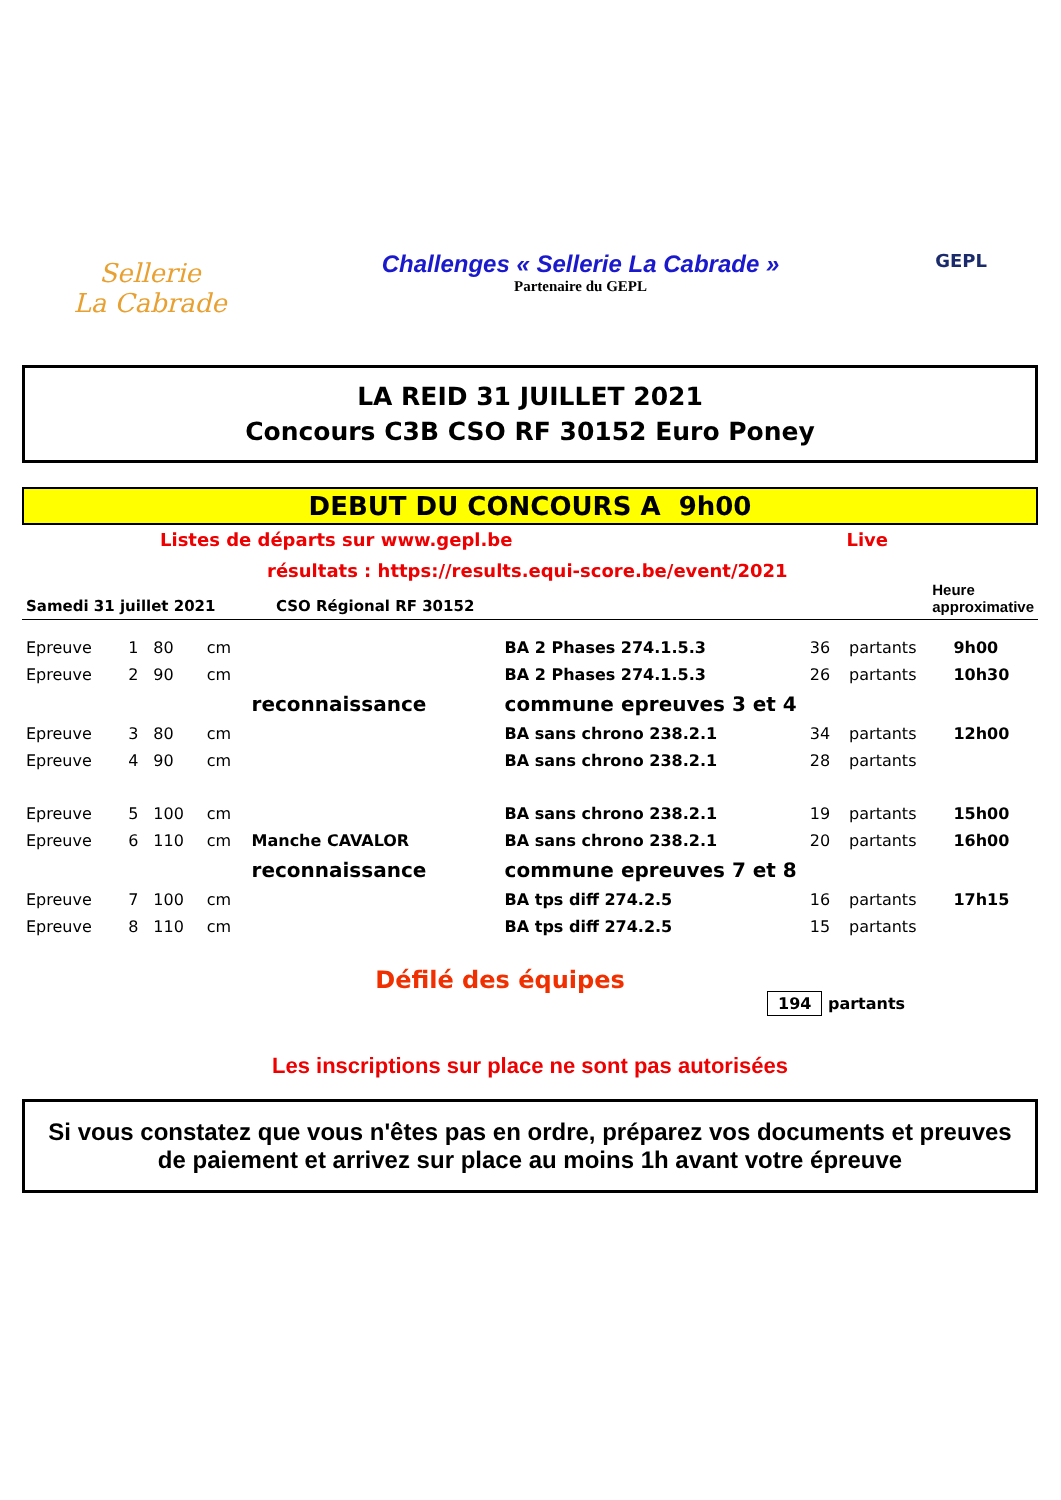Sellerie
La Cabrade
Challenges « Sellerie La Cabrade »
Partenaire du GEPL
GEPL
LA REID 31 JUILLET 2021
Concours C3B CSO RF 30152 Euro Poney
DEBUT DU CONCOURS A 9h00
Listes de départs sur www.gepl.be Live
résultats : https://results.equi-score.be/event/2021
Samedi 31 juillet 2021 CSO Régional RF 30152 Heure
approximative
| Epreuve | 1 | 80 | cm | | BA 2 Phases 274.1.5.3 | 36 | partants | 9h00 |
| Epreuve | 2 | 90 | cm | | BA 2 Phases 274.1.5.3 | 26 | partants | 10h30 |
| | | | | reconnaissance | commune epreuves 3 et 4 | | | |
| Epreuve | 3 | 80 | cm | | BA sans chrono 238.2.1 | 34 | partants | 12h00 |
| Epreuve | 4 | 90 | cm | | BA sans chrono 238.2.1 | 28 | partants | |
| Epreuve | 5 | 100 | cm | | BA sans chrono 238.2.1 | 19 | partants | 15h00 |
| Epreuve | 6 | 110 | cm | Manche CAVALOR | BA sans chrono 238.2.1 | 20 | partants | 16h00 |
| | | | | reconnaissance | commune epreuves 7 et 8 | | | |
| Epreuve | 7 | 100 | cm | | BA tps diff 274.2.5 | 16 | partants | 17h15 |
| Epreuve | 8 | 110 | cm | | BA tps diff 274.2.5 | 15 | partants | |
Défilé des équipes
194 partants
Les inscriptions sur place ne sont pas autorisées
Si vous constatez que vous n'êtes pas en ordre, préparez vos documents et preuves de paiement et arrivez sur place au moins 1h avant votre épreuve